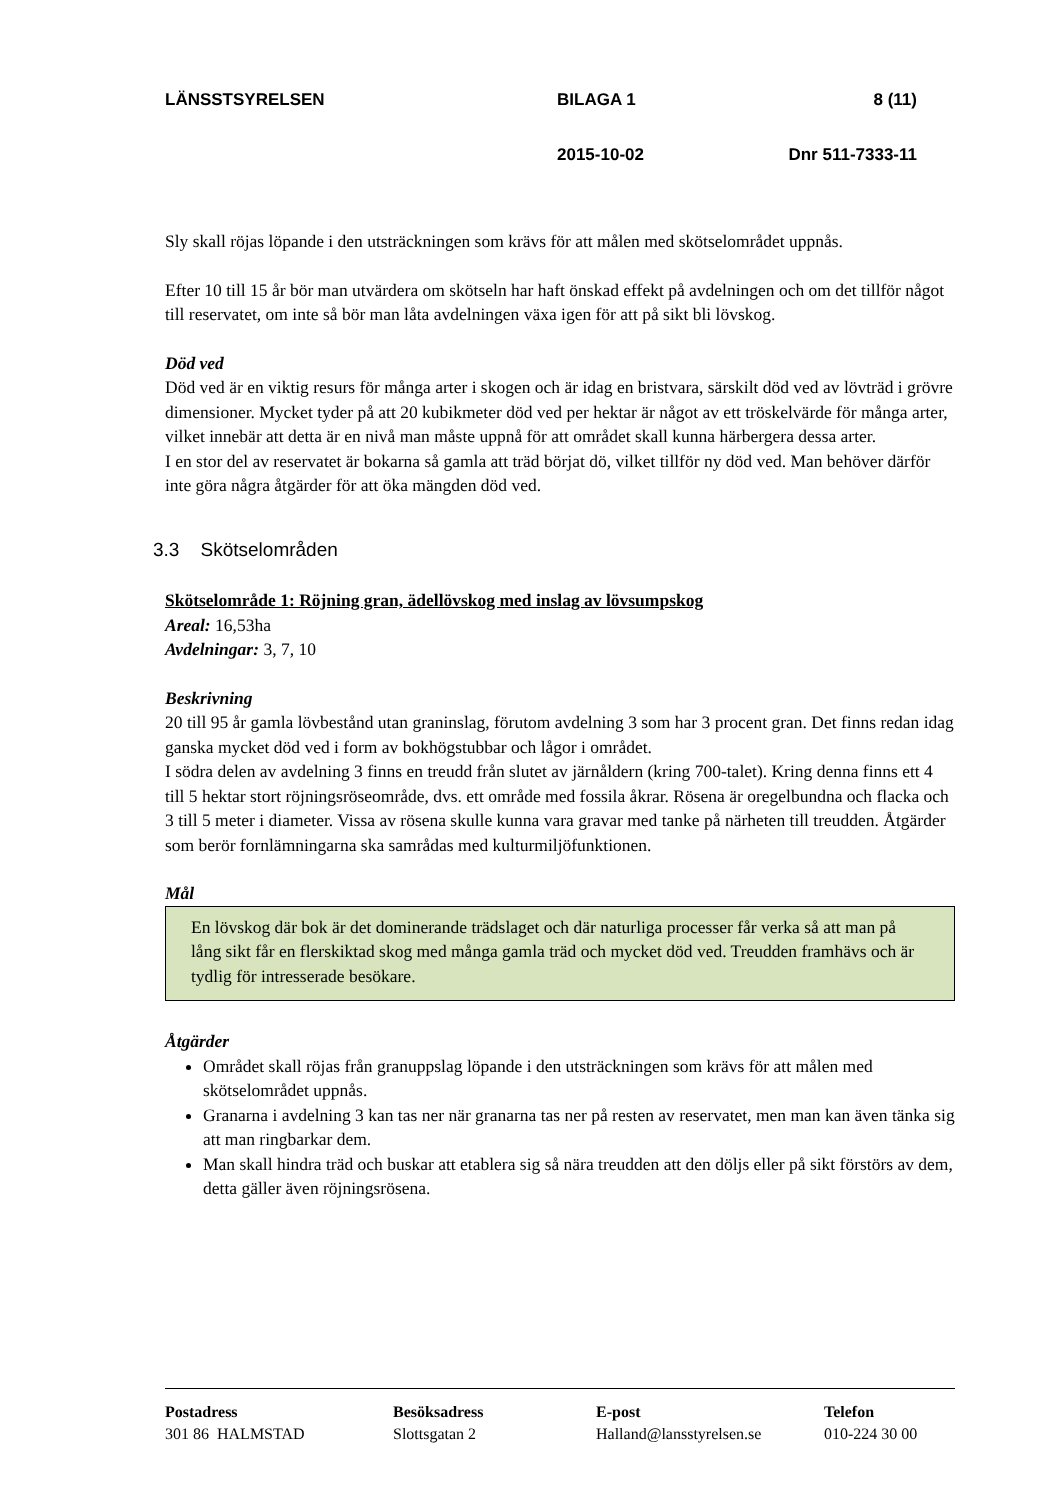LÄNSSTSYRELSEN BILAGA 1 8 (11)
2015-10-02 Dnr 511-7333-11
Sly skall röjas löpande i den utsträckningen som krävs för att målen med skötselområdet uppnås.
Efter 10 till 15 år bör man utvärdera om skötseln har haft önskad effekt på avdelningen och om det tillför något till reservatet, om inte så bör man låta avdelningen växa igen för att på sikt bli lövskog.
Död ved
Död ved är en viktig resurs för många arter i skogen och är idag en bristvara, särskilt död ved av lövträd i grövre dimensioner. Mycket tyder på att 20 kubikmeter död ved per hektar är något av ett tröskelvärde för många arter, vilket innebär att detta är en nivå man måste uppnå för att området skall kunna härbergera dessa arter.
I en stor del av reservatet är bokarna så gamla att träd börjat dö, vilket tillför ny död ved. Man behöver därför inte göra några åtgärder för att öka mängden död ved.
3.3 Skötselområden
Skötselområde 1: Röjning gran, ädellövskog med inslag av lövsumpskog
Areal: 16,53ha
Avdelningar: 3, 7, 10
Beskrivning
20 till 95 år gamla lövbestånd utan graninslag, förutom avdelning 3 som har 3 procent gran. Det finns redan idag ganska mycket död ved i form av bokhögstubbar och lågor i området.
I södra delen av avdelning 3 finns en treudd från slutet av järnåldern (kring 700-talet). Kring denna finns ett 4 till 5 hektar stort röjningsröseområde, dvs. ett område med fossila åkrar. Rösena är oregelbundna och flacka och 3 till 5 meter i diameter. Vissa av rösena skulle kunna vara gravar med tanke på närheten till treudden. Åtgärder som berör fornlämningarna ska samrådas med kulturmiljöfunktionen.
Mål
En lövskog där bok är det dominerande trädslaget och där naturliga processer får verka så att man på lång sikt får en flerskiktad skog med många gamla träd och mycket död ved. Treudden framhävs och är tydlig för intresserade besökare.
Åtgärder
Området skall röjas från granuppslag löpande i den utsträckningen som krävs för att målen med skötselområdet uppnås.
Granarna i avdelning 3 kan tas ner när granarna tas ner på resten av reservatet, men man kan även tänka sig att man ringbarkar dem.
Man skall hindra träd och buskar att etablera sig så nära treudden att den döljs eller på sikt förstörs av dem, detta gäller även röjningsrösena.
Postadress
301 86 HALMSTAD
Besöksadress
Slottsgatan 2
E-post
Halland@lansstyrelsen.se
Telefon
010-224 30 00